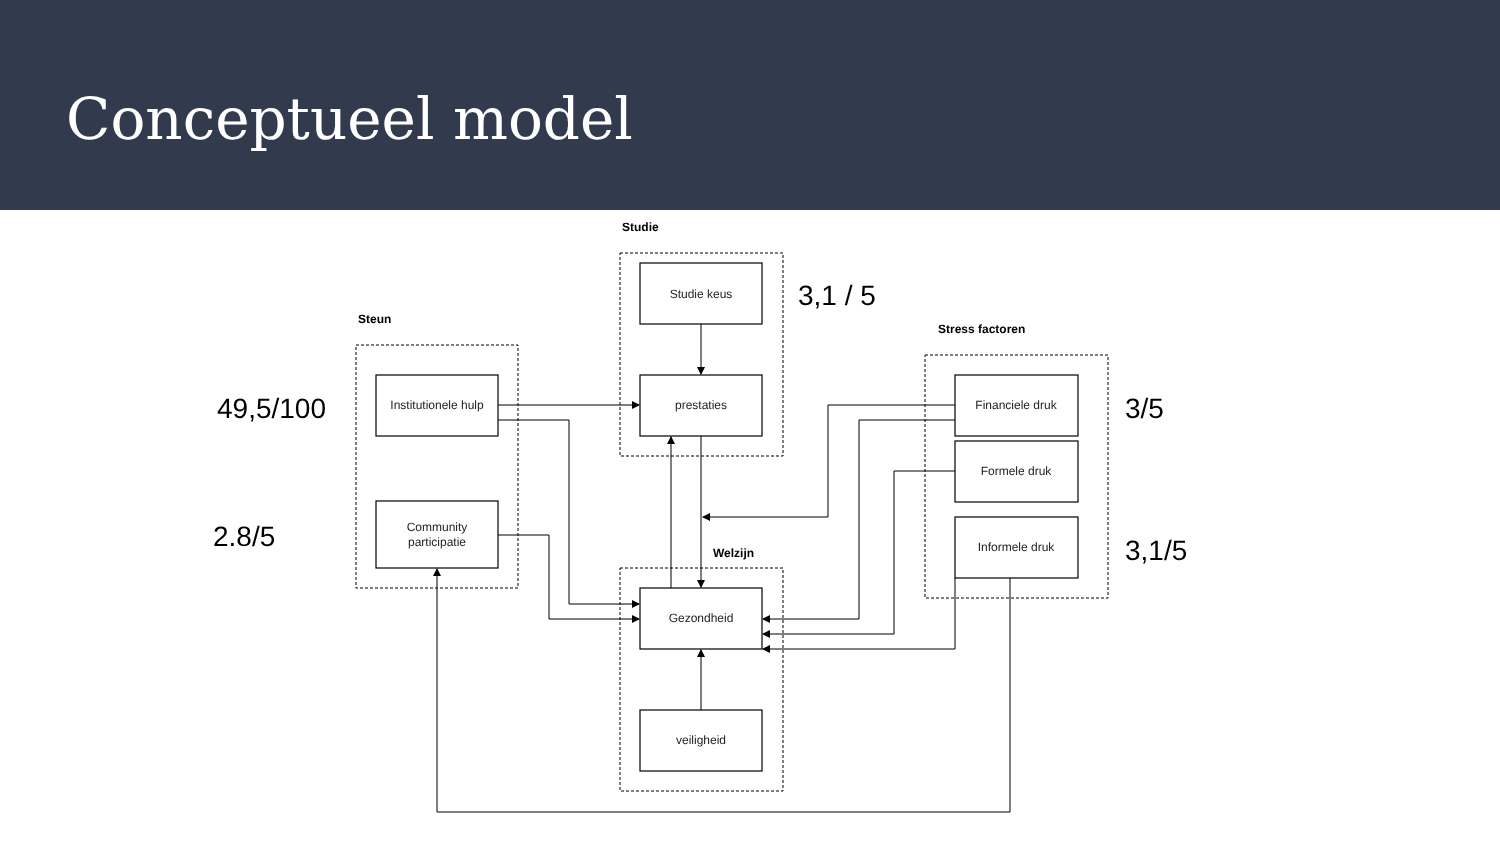Conceptueel model
Studie keus
prestaties
Institutionele hulp
Community
participatie
Financiele druk
Formele druk
Informele druk
Gezondheid
veiligheid
Studie
Steun
Stress factoren
Welzijn
3,1 / 5
49,5/100
2.8/5
3/5
3,1/5